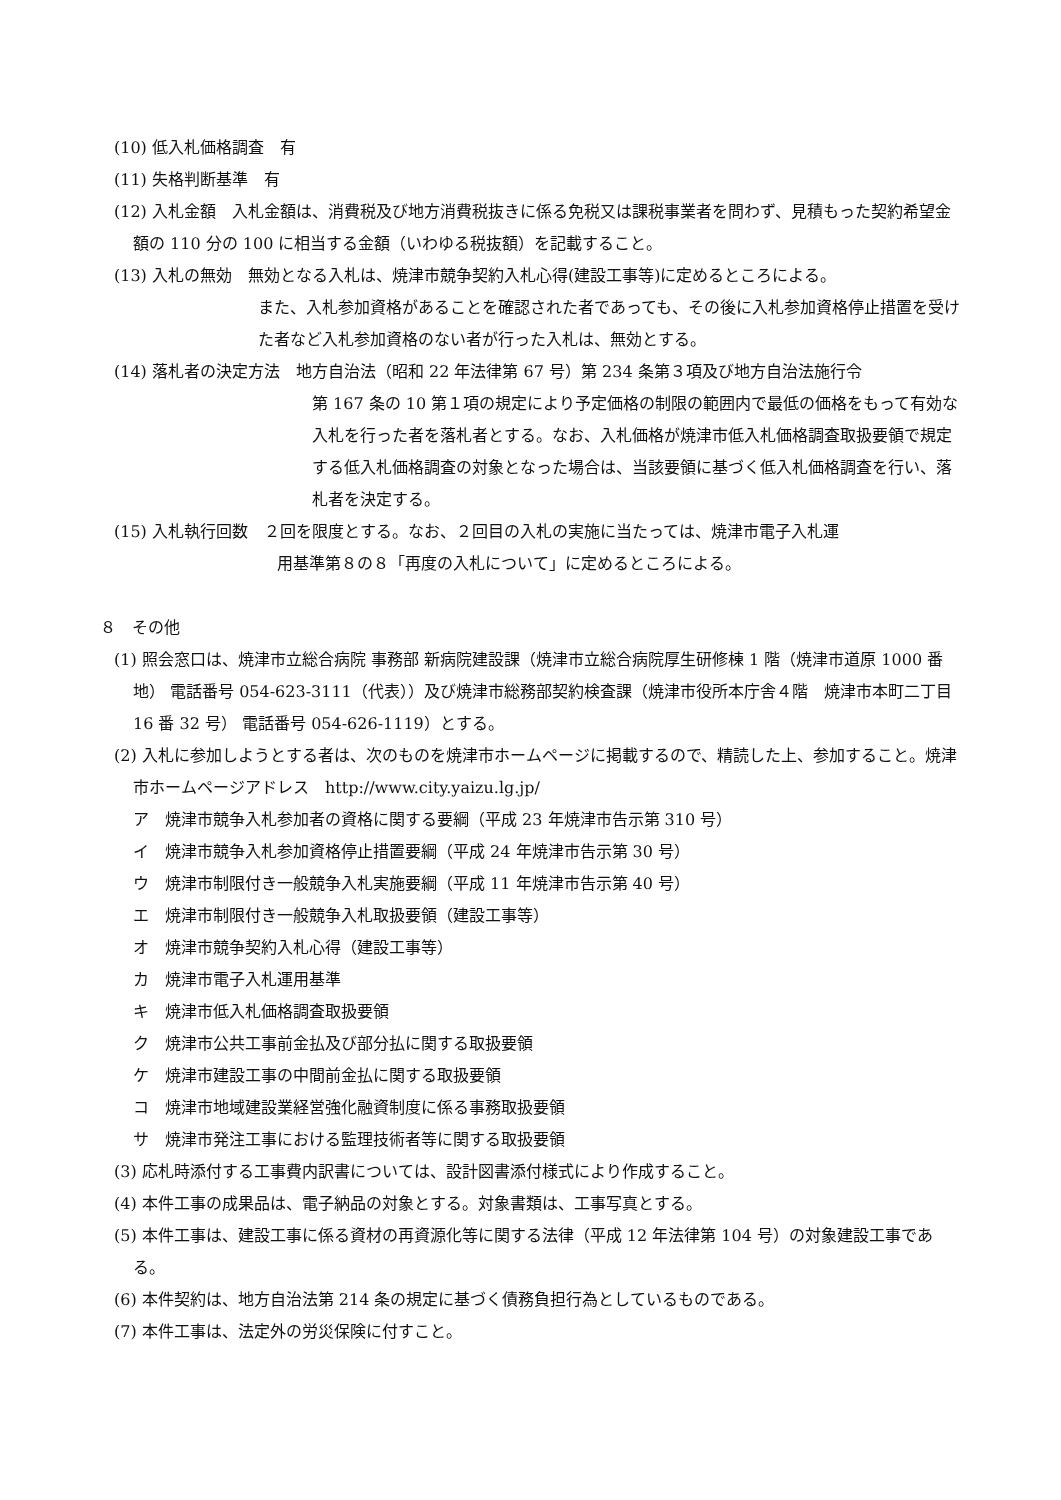(10) 低入札価格調査　有
(11) 失格判断基準　有
(12) 入札金額　入札金額は、消費税及び地方消費税抜きに係る免税又は課税事業者を問わず、見積もった契約希望金額の 110 分の 100 に相当する金額（いわゆる税抜額）を記載すること。
(13) 入札の無効　無効となる入札は、焼津市競争契約入札心得(建設工事等)に定めるところによる。
また、入札参加資格があることを確認された者であっても、その後に入札参加資格停止措置を受けた者など入札参加資格のない者が行った入札は、無効とする。
(14) 落札者の決定方法　地方自治法（昭和 22 年法律第 67 号）第 234 条第３項及び地方自治法施行令
第 167 条の 10 第１項の規定により予定価格の制限の範囲内で最低の価格をもって有効な入札を行った者を落札者とする。なお、入札価格が焼津市低入札価格調査取扱要領で規定する低入札価格調査の対象となった場合は、当該要領に基づく低入札価格調査を行い、落札者を決定する。
(15) 入札執行回数　２回を限度とする。なお、２回目の入札の実施に当たっては、焼津市電子入札運
用基準第８の８「再度の入札について」に定めるところによる。
８　その他
(1) 照会窓口は、焼津市立総合病院 事務部 新病院建設課（焼津市立総合病院厚生研修棟 1 階（焼津市道原 1000 番地） 電話番号 054-623-3111（代表））及び焼津市総務部契約検査課（焼津市役所本庁舎４階　焼津市本町二丁目 16 番 32 号） 電話番号 054-626-1119）とする。
(2) 入札に参加しようとする者は、次のものを焼津市ホームページに掲載するので、精読した上、参加すること。焼津市ホームページアドレス　http://www.city.yaizu.lg.jp/
ア　焼津市競争入札参加者の資格に関する要綱（平成 23 年焼津市告示第 310 号）
イ　焼津市競争入札参加資格停止措置要綱（平成 24 年焼津市告示第 30 号）
ウ　焼津市制限付き一般競争入札実施要綱（平成 11 年焼津市告示第 40 号）
エ　焼津市制限付き一般競争入札取扱要領（建設工事等）
オ　焼津市競争契約入札心得（建設工事等）
カ　焼津市電子入札運用基準
キ　焼津市低入札価格調査取扱要領
ク　焼津市公共工事前金払及び部分払に関する取扱要領
ケ　焼津市建設工事の中間前金払に関する取扱要領
コ　焼津市地域建設業経営強化融資制度に係る事務取扱要領
サ　焼津市発注工事における監理技術者等に関する取扱要領
(3) 応札時添付する工事費内訳書については、設計図書添付様式により作成すること。
(4) 本件工事の成果品は、電子納品の対象とする。対象書類は、工事写真とする。
(5) 本件工事は、建設工事に係る資材の再資源化等に関する法律（平成 12 年法律第 104 号）の対象建設工事である。
(6) 本件契約は、地方自治法第 214 条の規定に基づく債務負担行為としているものである。
(7) 本件工事は、法定外の労災保険に付すこと。